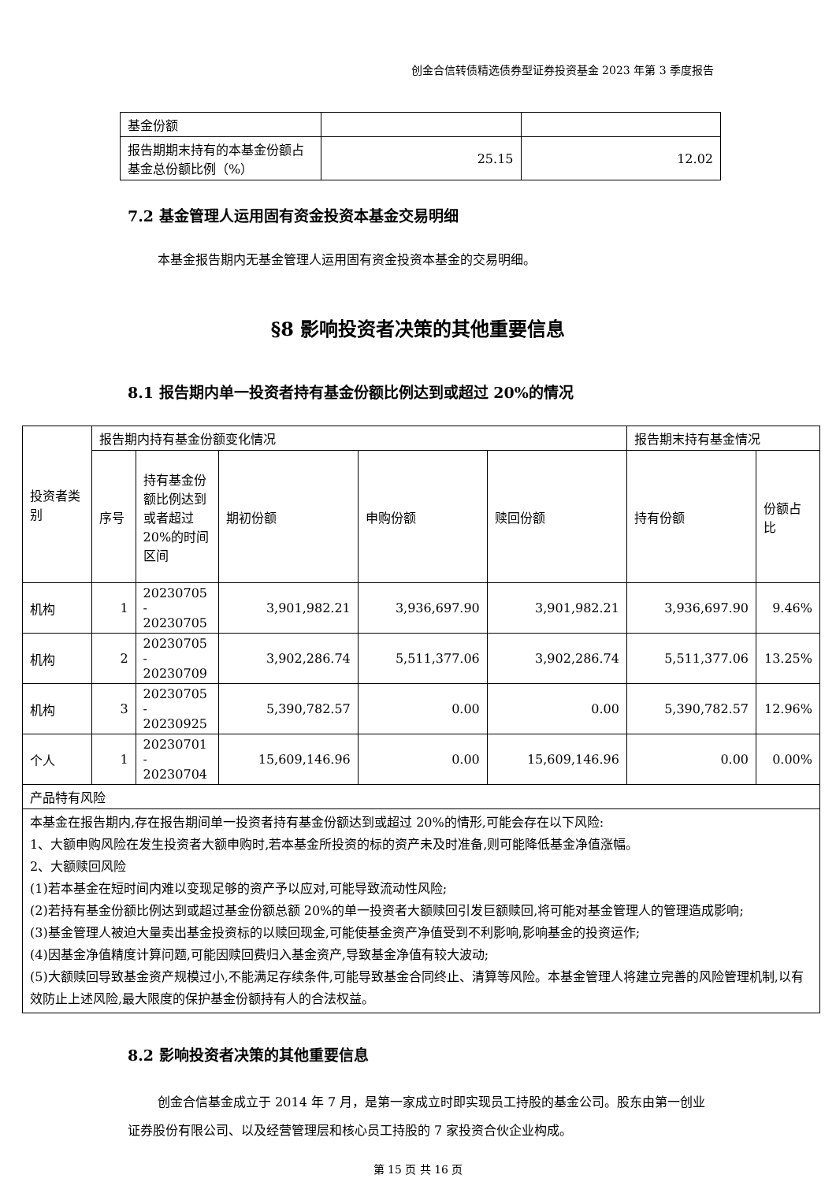创金合信转债精选债券型证券投资基金 2023 年第 3 季度报告
| 基金份额 | | |
| 报告期期末持有的本基金份额占基金总份额比例（%） | 25.15 | 12.02 |
7.2 基金管理人运用固有资金投资本基金交易明细
本基金报告期内无基金管理人运用固有资金投资本基金的交易明细。
§8 影响投资者决策的其他重要信息
8.1 报告期内单一投资者持有基金份额比例达到或超过 20%的情况
| 投资者类别 | 报告期内持有基金份额变化情况 | | | | | 报告期末持有基金情况 | |
| | 序号 | 持有基金份额比例达到或者超过 20%的时间区间 | 期初份额 | 申购份额 | 赎回份额 | 持有份额 | 份额占比 |
| 机构 | 1 | 20230705 - 20230705 | 3,901,982.21 | 3,936,697.90 | 3,901,982.21 | 3,936,697.90 | 9.46% |
| 机构 | 2 | 20230705 - 20230709 | 3,902,286.74 | 5,511,377.06 | 3,902,286.74 | 5,511,377.06 | 13.25% |
| 机构 | 3 | 20230705 - 20230925 | 5,390,782.57 | 0.00 | 0.00 | 5,390,782.57 | 12.96% |
| 个人 | 1 | 20230701 - 20230704 | 15,609,146.96 | 0.00 | 15,609,146.96 | 0.00 | 0.00% |
| 产品特有风险 | | | | | | | |
| 本基金在报告期内,存在报告期间单一投资者持有基金份额达到或超过 20%的情形,可能会存在以下风险: 1、大额申购风险在发生投资者大额申购时,若本基金所投资的标的资产未及时准备,则可能降低基金净值涨幅。 2、大额赎回风险 (1)若本基金在短时间内难以变现足够的资产予以应对,可能导致流动性风险; (2)若持有基金份额比例达到或超过基金份额总额 20%的单一投资者大额赎回引发巨额赎回,将可能对基金管理人的管理造成影响; (3)基金管理人被迫大量卖出基金投资标的以赎回现金,可能使基金资产净值受到不利影响,影响基金的投资运作; (4)因基金净值精度计算问题,可能因赎回费归入基金资产,导致基金净值有较大波动; (5)大额赎回导致基金资产规模过小,不能满足存续条件,可能导致基金合同终止、清算等风险。本基金管理人将建立完善的风险管理机制,以有效防止上述风险,最大限度的保护基金份额持有人的合法权益。 | | | | | | | |
8.2 影响投资者决策的其他重要信息
创金合信基金成立于 2014 年 7 月，是第一家成立时即实现员工持股的基金公司。股东由第一创业证券股份有限公司、以及经营管理层和核心员工持股的 7 家投资合伙企业构成。
第 15 页 共 16 页